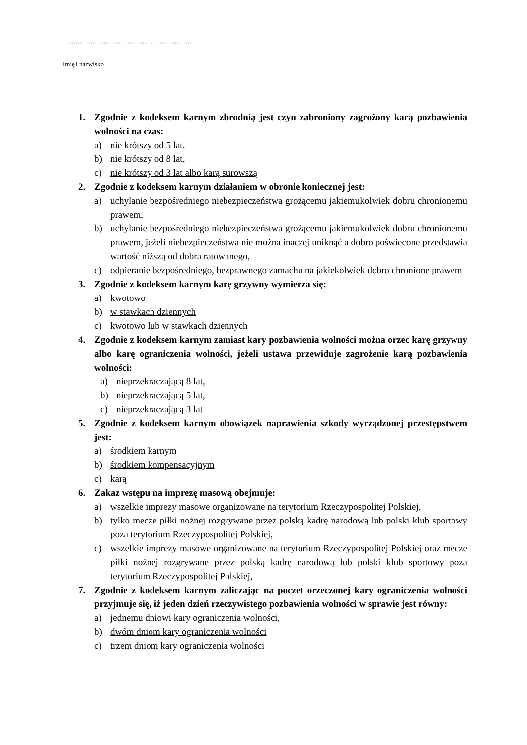……………………………………………………
Imię i nazwisko
1. Zgodnie z kodeksem karnym zbrodnią jest czyn zabroniony zagrożony karą pozbawienia wolności na czas:
a) nie krótszy od 5 lat,
b) nie krótszy od 8 lat,
c) nie krótszy od 3 lat albo karą surowszą
2. Zgodnie z kodeksem karnym działaniem w obronie koniecznej jest:
a) uchylanie bezpośredniego niebezpieczeństwa grożącemu jakiemukolwiek dobru chronionemu prawem,
b) uchylanie bezpośredniego niebezpieczeństwa grożącemu jakiemukolwiek dobru chronionemu prawem, jeżeli niebezpieczeństwa nie można inaczej uniknąć a dobro poświecone przedstawia wartość niższą od dobra ratowanego,
c) odpieranie bezpośredniego, bezprawnego zamachu na jakiekolwiek dobro chronione prawem
3. Zgodnie z kodeksem karnym karę grzywny wymierza się:
a) kwotowo
b) w stawkach dziennych
c) kwotowo lub w stawkach dziennych
4. Zgodnie z kodeksem karnym zamiast kary pozbawienia wolności można orzec karę grzywny albo karę ograniczenia wolności, jeżeli ustawa przewiduje zagrożenie karą pozbawienia wolności:
a) nieprzekraczającą 8 lat,
b) nieprzekraczającą 5 lat,
c) nieprzekraczającą 3 lat
5. Zgodnie z kodeksem karnym obowiązek naprawienia szkody wyrządzonej przestępstwem jest:
a) środkiem karnym
b) środkiem kompensacyjnym
c) karą
6. Zakaz wstępu na imprezę masową obejmuje:
a) wszelkie imprezy masowe organizowane na terytorium Rzeczypospolitej Polskiej,
b) tylko mecze piłki nożnej rozgrywane przez polską kadrę narodową lub polski klub sportowy poza terytorium Rzeczypospolitej Polskiej,
c) wszelkie imprezy masowe organizowane na terytorium Rzeczypospolitej Polskiej oraz mecze piłki nożnej rozgrywane przez polską kadrę narodową lub polski klub sportowy poza terytorium Rzeczypospolitej Polskiej,
7. Zgodnie z kodeksem karnym zaliczając na poczet orzeczonej kary ograniczenia wolności przyjmuje się, iż jeden dzień rzeczywistego pozbawienia wolności w sprawie jest równy:
a) jednemu dniowi kary ograniczenia wolności,
b) dwóm dniom kary ograniczenia wolności
c) trzem dniom kary ograniczenia wolności